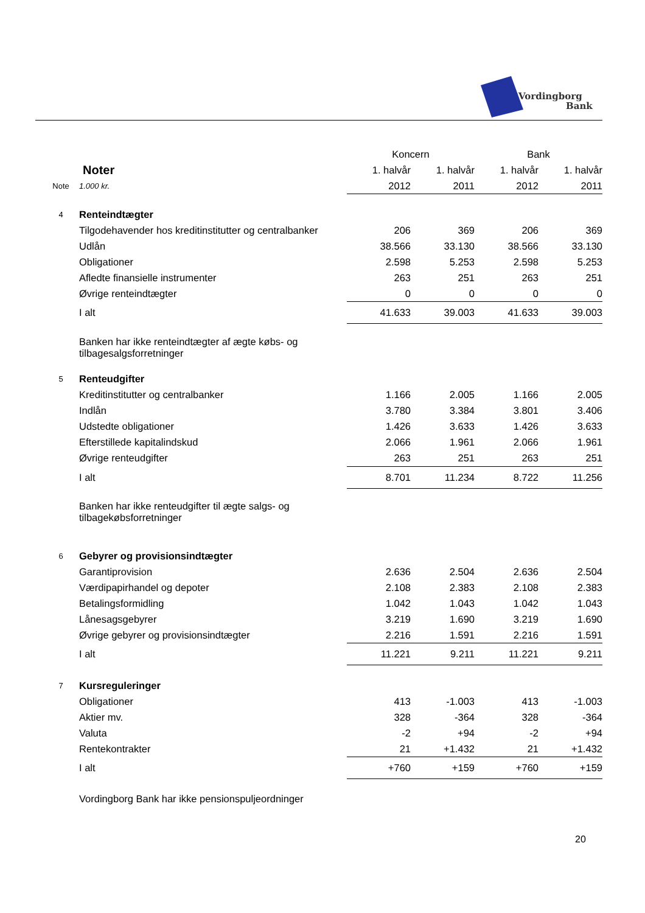Vordingborg
Bank
| | | Koncern | | Bank | |
| | Noter | 1. halvår | 1. halvår | 1. halvår | 1. halvår |
| Note | 1.000 kr. | 2012 | 2011 | 2012 | 2011 |
| 4 | Renteindtægter | | | | |
| | Tilgodehavender hos kreditinstitutter og centralbanker | 206 | 369 | 206 | 369 |
| | Udlån | 38.566 | 33.130 | 38.566 | 33.130 |
| | Obligationer | 2.598 | 5.253 | 2.598 | 5.253 |
| | Afledte finansielle instrumenter | 263 | 251 | 263 | 251 |
| | Øvrige renteindtægter | 0 | 0 | 0 | 0 |
| | I alt | 41.633 | 39.003 | 41.633 | 39.003 |
| | Banken har ikke renteindtægter af ægte købs- og tilbagesalgsforretninger | | | | |
| 5 | Renteudgifter | | | | |
| | Kreditinstitutter og centralbanker | 1.166 | 2.005 | 1.166 | 2.005 |
| | Indlån | 3.780 | 3.384 | 3.801 | 3.406 |
| | Udstedte obligationer | 1.426 | 3.633 | 1.426 | 3.633 |
| | Efterstillede kapitalindskud | 2.066 | 1.961 | 2.066 | 1.961 |
| | Øvrige renteudgifter | 263 | 251 | 263 | 251 |
| | I alt | 8.701 | 11.234 | 8.722 | 11.256 |
| | Banken har ikke renteudgifter til ægte salgs- og tilbagekøbsforretninger | | | | |
| 6 | Gebyrer og provisionsindtægter | | | | |
| | Garantiprovision | 2.636 | 2.504 | 2.636 | 2.504 |
| | Værdipapirhandel og depoter | 2.108 | 2.383 | 2.108 | 2.383 |
| | Betalingsformidling | 1.042 | 1.043 | 1.042 | 1.043 |
| | Lånesagsgebyrer | 3.219 | 1.690 | 3.219 | 1.690 |
| | Øvrige gebyrer og provisionsindtægter | 2.216 | 1.591 | 2.216 | 1.591 |
| | I alt | 11.221 | 9.211 | 11.221 | 9.211 |
| 7 | Kursreguleringer | | | | |
| | Obligationer | 413 | -1.003 | 413 | -1.003 |
| | Aktier mv. | 328 | -364 | 328 | -364 |
| | Valuta | -2 | +94 | -2 | +94 |
| | Rentekontrakter | 21 | +1.432 | 21 | +1.432 |
| | I alt | +760 | +159 | +760 | +159 |
| | Vordingborg Bank har ikke pensionspuljeordninger | | | | |
20